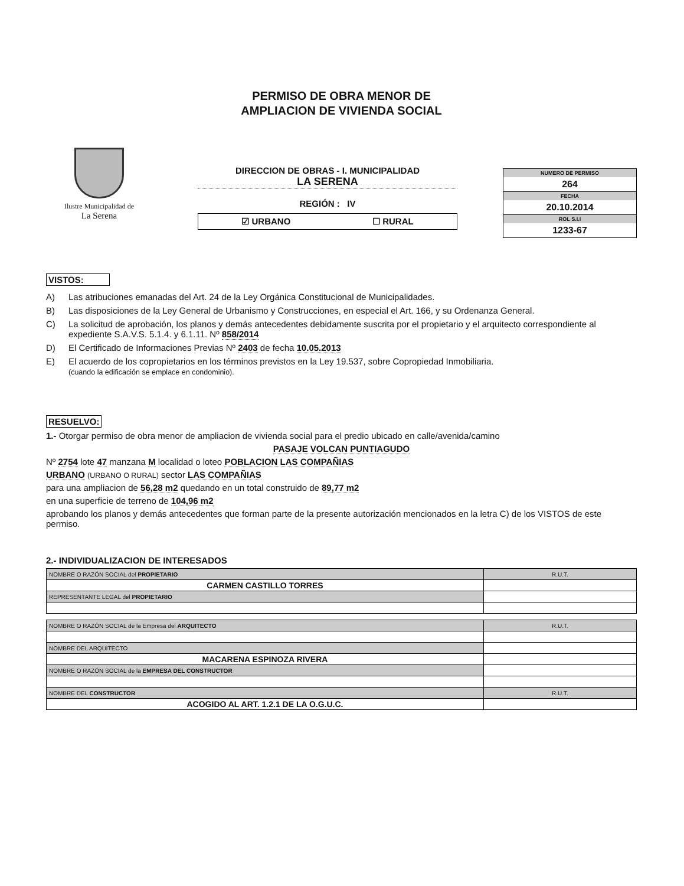PERMISO DE OBRA MENOR DE
AMPLIACION DE VIVIENDA SOCIAL
Ilustre Municipalidad de
La Serena
DIRECCION DE OBRAS - I. MUNICIPALIDAD
LA SERENA
REGIÓN : IV
☑ URBANO ☐ RURAL
NUMERO DE PERMISO
264
FECHA
20.10.2014
ROL S.I.I
1233-67
VISTOS:
A) Las atribuciones emanadas del Art. 24 de la Ley Orgánica Constitucional de Municipalidades.
B) Las disposiciones de la Ley General de Urbanismo y Construcciones, en especial el Art. 166, y su Ordenanza General.
C) La solicitud de aprobación, los planos y demás antecedentes debidamente suscrita por el propietario y el arquitecto correspondiente al expediente S.A.V.S. 5.1.4. y 6.1.11. Nº 858/2014
D) El Certificado de Informaciones Previas Nº 2403 de fecha 10.05.2013
E) El acuerdo de los copropietarios en los términos previstos en la Ley 19.537, sobre Copropiedad Inmobiliaria.
(cuando la edificación se emplace en condominio).
RESUELVO:
1.- Otorgar permiso de obra menor de ampliacion de vivienda social para el predio ubicado en calle/avenida/camino
PASAJE VOLCAN PUNTIAGUDO
Nº 2754 lote 47 manzana M localidad o loteo POBLACION LAS COMPAÑIAS
URBANO (URBANO O RURAL) sector LAS COMPAÑIAS
para una ampliacion de 56,28 m2 quedando en un total construido de 89,77 m2
en una superficie de terreno de 104,96 m2
aprobando los planos y demás antecedentes que forman parte de la presente autorización mencionados en la letra C) de los VISTOS de este permiso.
2.- INDIVIDUALIZACION DE INTERESADOS
| NOMBRE O RAZÓN SOCIAL del PROPIETARIO | R.U.T. |
| CARMEN CASTILLO TORRES | |
| REPRESENTANTE LEGAL del PROPIETARIO | |
| NOMBRE O RAZÓN SOCIAL de la Empresa del ARQUITECTO | R.U.T. |
| NOMBRE DEL ARQUITECTO | |
| MACARENA ESPINOZA RIVERA | |
| NOMBRE O RAZÓN SOCIAL de la EMPRESA DEL CONSTRUCTOR | |
| NOMBRE DEL CONSTRUCTOR | R.U.T. |
| ACOGIDO AL ART. 1.2.1 DE LA O.G.U.C. | |